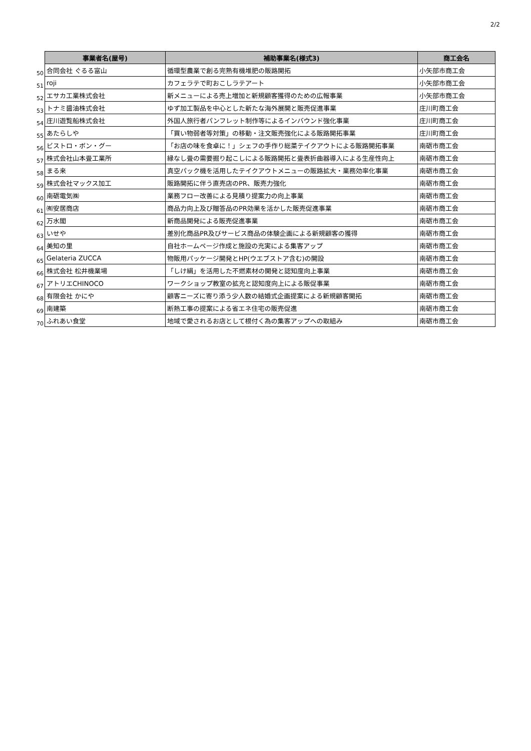2/2
| | 事業者名(屋号) | 補助事業名(様式3) | 商工会名 |
| --- | --- | --- | --- |
| 50 | 合同会社 ぐるる富山 | 循環型農業で創る完熟有機堆肥の販路開拓 | 小矢部市商工会 |
| 51 | roji | カフェラテで町おこしラテアート | 小矢部市商工会 |
| 52 | エサカ工業株式会社 | 新メニューによる売上増加と新規顧客獲得のための広報事業 | 小矢部市商工会 |
| 53 | トナミ醤油株式会社 | ゆず加工製品を中心とした新たな海外展開と販売促進事業 | 庄川町商工会 |
| 54 | 庄川遊覧船株式会社 | 外国人旅行者パンフレット制作等によるインバウンド強化事業 | 庄川町商工会 |
| 55 | あたらしや | 「買い物弱者等対策」の移動・注文販売強化による販路開拓事業 | 庄川町商工会 |
| 56 | ビストロ・ボン・グー | 「お店の味を食卓に！」シェフの手作り総菜テイクアウトによる販路開拓事業 | 南砺市商工会 |
| 57 | 株式会社山本畳工業所 | 縁なし畳の需要掘り起こしによる販路開拓と畳表折曲器導入による生産性向上 | 南砺市商工会 |
| 58 | まる来 | 真空パック機を活用したテイクアウトメニューの販路拡大・業務効率化事業 | 南砺市商工会 |
| 59 | 株式会社マックス加工 | 販路開拓に伴う直売店のPR、販売力強化 | 南砺市商工会 |
| 60 | 南砺電気㈱ | 業務フロー改善による見積り提案力の向上事業 | 南砺市商工会 |
| 61 | ㈲安居商店 | 商品力向上及び贈答品のPR効果を活かした販売促進事業 | 南砺市商工会 |
| 62 | 万水閣 | 新商品開発による販売促進事業 | 南砺市商工会 |
| 63 | いせや | 差別化商品PR及びサービス商品の体験企画による新規顧客の獲得 | 南砺市商工会 |
| 64 | 美知の里 | 自社ホームページ作成と施設の充実による集客アップ | 南砺市商工会 |
| 65 | Gelateria ZUCCA | 物販用パッケージ開発とHP(ウエブストア含む)の開設 | 南砺市商工会 |
| 66 | 株式会社 松井機業場 | 「しけ絹」を活用した不燃素材の開発と認知度向上事業 | 南砺市商工会 |
| 67 | アトリエCHINOCO | ワークショップ教室の拡充と認知度向上による販促事業 | 南砺市商工会 |
| 68 | 有限会社 かにや | 顧客ニーズに寄り添う少人数の結婚式企画提案による新規顧客開拓 | 南砺市商工会 |
| 69 | 南建築 | 断熱工事の提案による省エネ住宅の販売促進 | 南砺市商工会 |
| 70 | ふれあい食堂 | 地域で愛されるお店として根付く為の集客アップへの取組み | 南砺市商工会 |